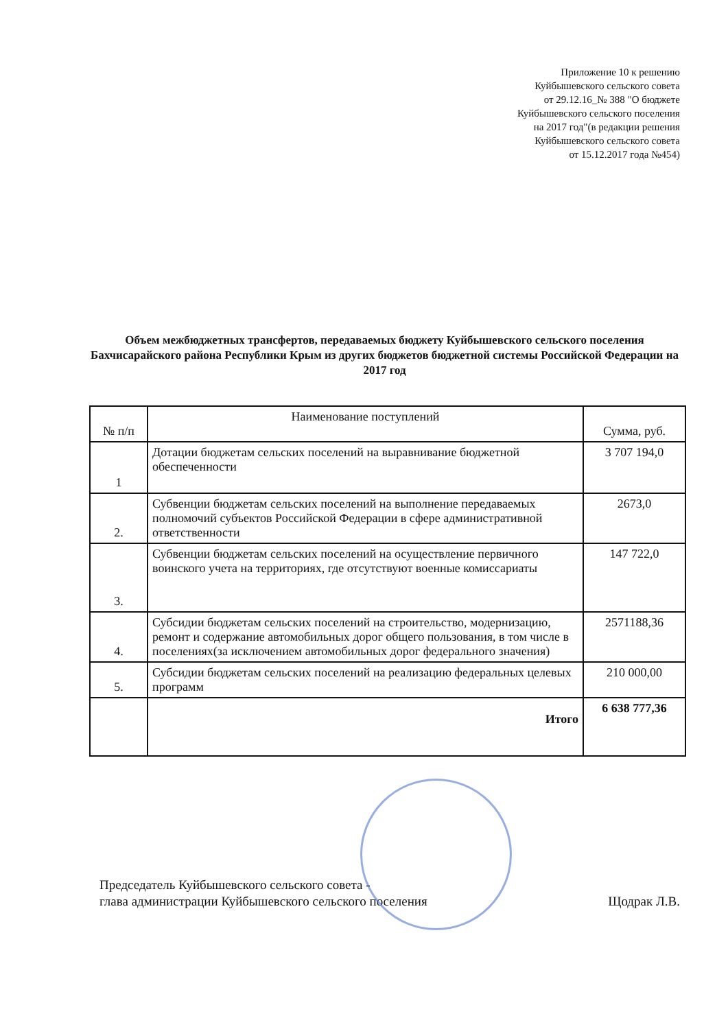Приложение 10 к решению
Куйбышевского сельского совета
от 29.12.16_№ 388 "О бюджете
Куйбышевского сельского поселения
на 2017 год"(в редакции решения
Куйбышевского сельского совета
от 15.12.2017 года №454)
Объем межбюджетных трансфертов, передаваемых бюджету Куйбышевского сельского поселения Бахчисарайского района Республики Крым из других бюджетов бюджетной системы Российской Федерации на 2017 год
| № п/п | Наименование поступлений | Сумма, руб. |
| --- | --- | --- |
| 1 | Дотации бюджетам сельских поселений на выравнивание бюджетной обеспеченности | 3 707 194,0 |
| 2. | Субвенции бюджетам сельских поселений на выполнение передаваемых полномочий субъектов Российской Федерации в сфере административной ответственности | 2673,0 |
| 3. | Субвенции бюджетам сельских поселений на осуществление первичного воинского учета на территориях, где отсутствуют военные комиссариаты | 147 722,0 |
| 4. | Субсидии бюджетам сельских поселений на строительство, модернизацию, ремонт и содержание автомобильных дорог общего пользования, в том числе в поселениях(за исключением автомобильных дорог федерального значения) | 2571188,36 |
| 5. | Субсидии бюджетам сельских поселений на реализацию федеральных целевых программ | 210 000,00 |
| | Итого | 6 638 777,36 |
Председатель Куйбышевского сельского совета -
глава администрации Куйбышевского сельского поселения
Щодрак Л.В.